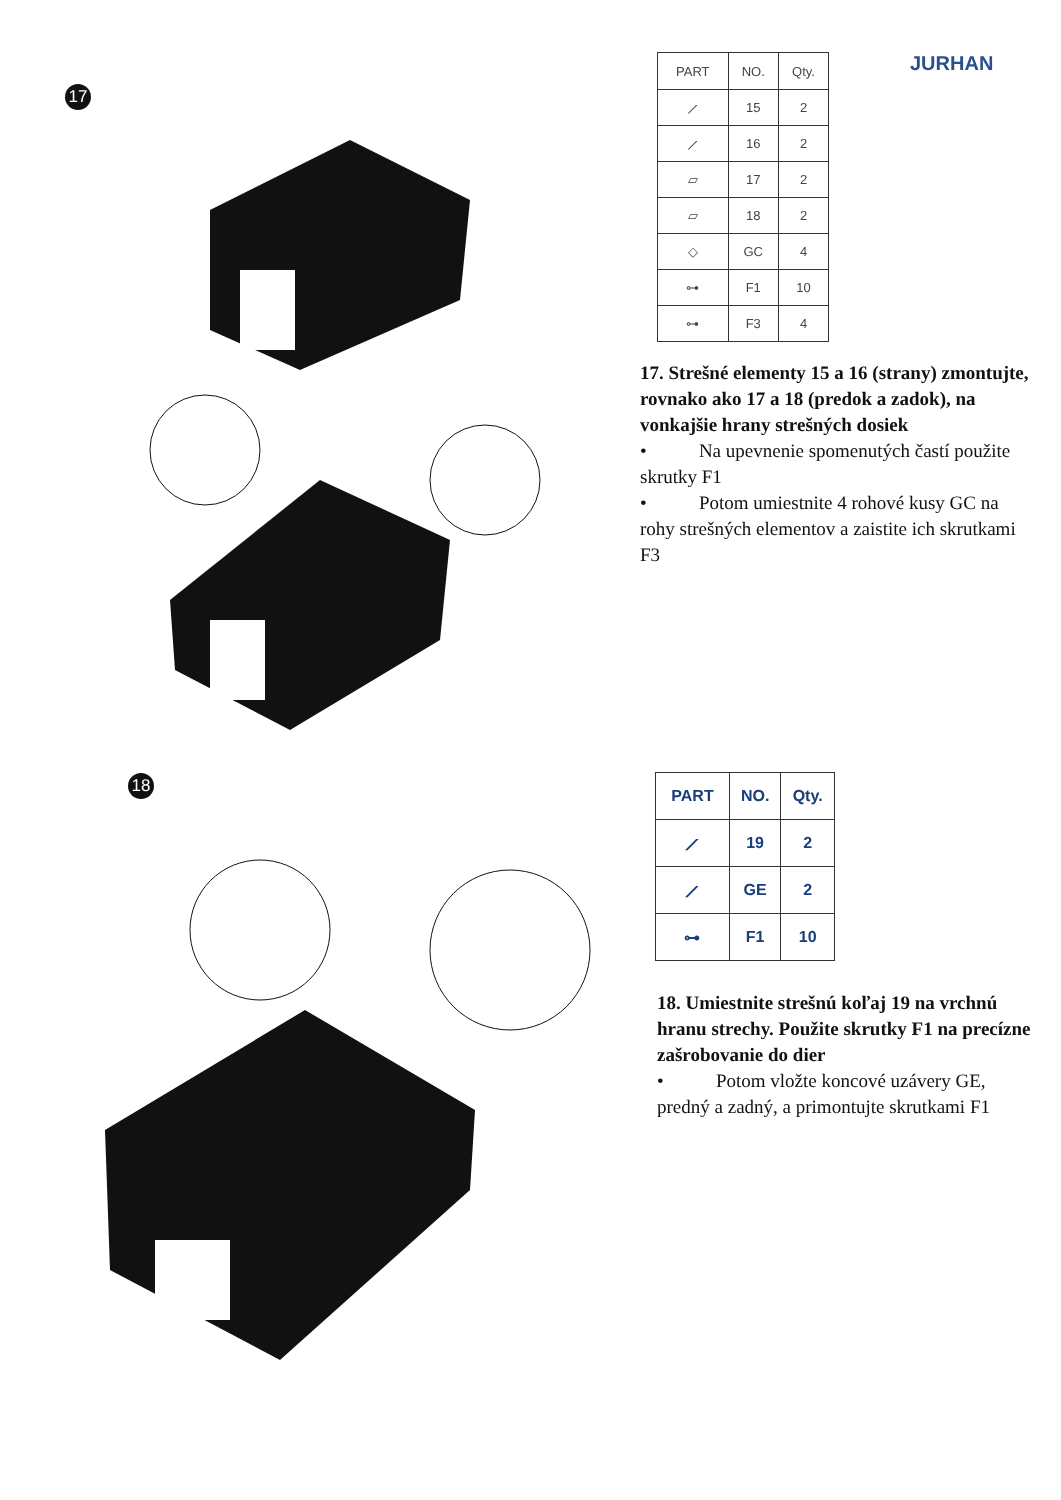17
JURHAN
| PART | NO. | Qty. |
| --- | --- | --- |
| ⟋ | 15 | 2 |
| ⟋ | 16 | 2 |
| ▱ | 17 | 2 |
| ▱ | 18 | 2 |
| ◇ | GC | 4 |
| ⊶ | F1 | 10 |
| ⊶ | F3 | 4 |
17. Strešné elementy 15 a 16 (strany) zmontujte, rovnako ako 17 a 18 (predok a zadok), na vonkajšie hrany strešných dosiek
• Na upevnenie spomenutých častí použite skrutky F1
• Potom umiestnite 4 rohové kusy GC na rohy strešných elementov a zaistite ich skrutkami F3
18
| PART | NO. | Qty. |
| --- | --- | --- |
| ⟋ | 19 | 2 |
| ⟋ | GE | 2 |
| ⊶ | F1 | 10 |
18. Umiestnite strešnú koľaj 19 na vrchnú hranu strechy. Použite skrutky F1 na precízne zašrobovanie do dier
• Potom vložte koncové uzávery GE, predný a zadný, a primontujte skrutkami F1